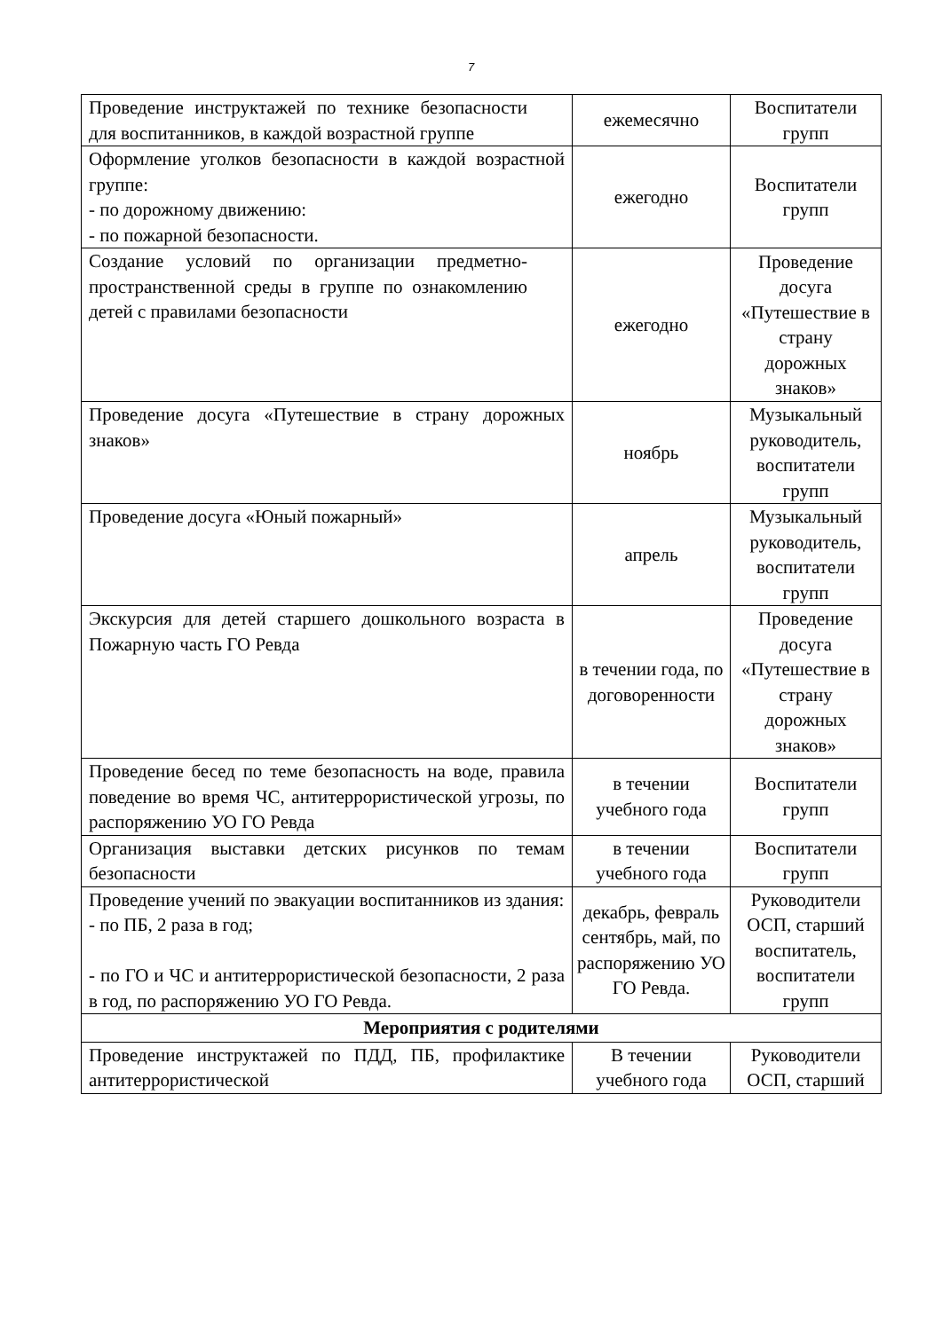7
| Проведение инструктажей по технике безопасности для воспитанников, в каждой возрастной группе | ежемесячно | Воспитатели групп |
| Оформление уголков безопасности в каждой возрастной группе: - по дорожному движению: - по пожарной безопасности. | ежегодно | Воспитатели групп |
| Создание условий по организации предметно-пространственной среды в группе по ознакомлению детей с правилами безопасности | ежегодно | Проведение досуга «Путешествие в страну дорожных знаков» |
| Проведение досуга «Путешествие в страну дорожных знаков» | ноябрь | Музыкальный руководитель, воспитатели групп |
| Проведение досуга «Юный пожарный» | апрель | Музыкальный руководитель, воспитатели групп |
| Экскурсия для детей старшего дошкольного возраста в Пожарную часть ГО Ревда | в течении года, по договоренности | Проведение досуга «Путешествие в страну дорожных знаков» |
| Проведение бесед по теме безопасность на воде, правила поведение во время ЧС, антитеррористической угрозы, по распоряжению УО ГО Ревда | в течении учебного года | Воспитатели групп |
| Организация выставки детских рисунков по темам безопасности | в течении учебного года | Воспитатели групп |
| Проведение учений по эвакуации воспитанников из здания: - по ПБ, 2 раза в год; - по ГО и ЧС и антитеррористической безопасности, 2 раза в год, по распоряжению УО ГО Ревда. | декабрь, февраль сентябрь, май, по распоряжению УО ГО Ревда. | Руководители ОСП, старший воспитатель, воспитатели групп |
| Мероприятия с родителями | | |
| Проведение инструктажей по ПДД, ПБ, профилактике антитеррористической | В течении учебного года | Руководители ОСП, старший |